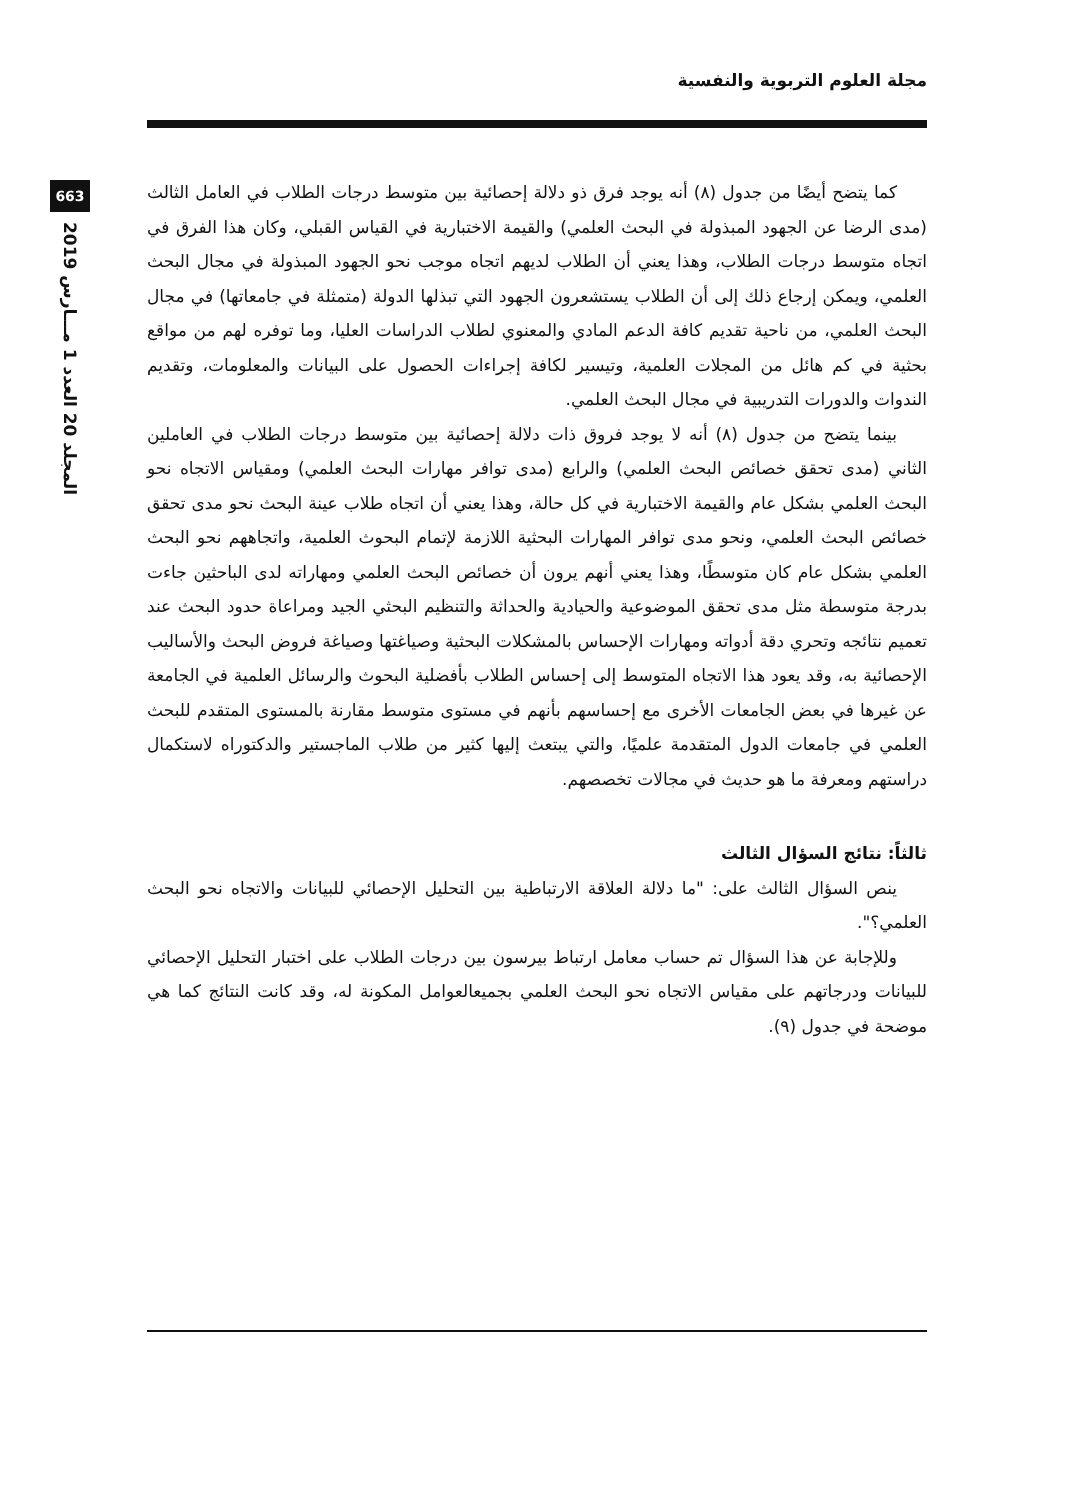مجلة العلوم التربوية والنفسية
663
المجلد 20 العدد 1 مـــارس 2019
كما يتضح أيضًا من جدول (٨) أنه يوجد فرق ذو دلالة إحصائية بين متوسط درجات الطلاب في العامل الثالث (مدى الرضا عن الجهود المبذولة في البحث العلمي) والقيمة الاختبارية في القياس القبلي، وكان هذا الفرق في اتجاه متوسط درجات الطلاب، وهذا يعني أن الطلاب لديهم اتجاه موجب نحو الجهود المبذولة في مجال البحث العلمي، ويمكن إرجاع ذلك إلى أن الطلاب يستشعرون الجهود التي تبذلها الدولة (متمثلة في جامعاتها) في مجال البحث العلمي، من ناحية تقديم كافة الدعم المادي والمعنوي لطلاب الدراسات العليا، وما توفره لهم من مواقع بحثية في كم هائل من المجلات العلمية، وتيسير لكافة إجراءات الحصول على البيانات والمعلومات، وتقديم الندوات والدورات التدريبية في مجال البحث العلمي.
بينما يتضح من جدول (٨) أنه لا يوجد فروق ذات دلالة إحصائية بين متوسط درجات الطلاب في العاملين الثاني (مدى تحقق خصائص البحث العلمي) والرابع (مدى توافر مهارات البحث العلمي) ومقياس الاتجاه نحو البحث العلمي بشكل عام والقيمة الاختبارية في كل حالة، وهذا يعني أن اتجاه طلاب عينة البحث نحو مدى تحقق خصائص البحث العلمي، ونحو مدى توافر المهارات البحثية اللازمة لإتمام البحوث العلمية، واتجاههم نحو البحث العلمي بشكل عام كان متوسطًا، وهذا يعني أنهم يرون أن خصائص البحث العلمي ومهاراته لدى الباحثين جاءت بدرجة متوسطة مثل مدى تحقق الموضوعية والحيادية والحداثة والتنظيم البحثي الجيد ومراعاة حدود البحث عند تعميم نتائجه وتحري دقة أدواته ومهارات الإحساس بالمشكلات البحثية وصياغتها وصياغة فروض البحث والأساليب الإحصائية به، وقد يعود هذا الاتجاه المتوسط إلى إحساس الطلاب بأفضلية البحوث والرسائل العلمية في الجامعة عن غيرها في بعض الجامعات الأخرى مع إحساسهم بأنهم في مستوى متوسط مقارنة بالمستوى المتقدم للبحث العلمي في جامعات الدول المتقدمة علميًا، والتي يبتعث إليها كثير من طلاب الماجستير والدكتوراه لاستكمال دراستهم ومعرفة ما هو حديث في مجالات تخصصهم.
ثالثاً: نتائج السؤال الثالث
ينص السؤال الثالث على: "ما دلالة العلاقة الارتباطية بين التحليل الإحصائي للبيانات والاتجاه نحو البحث العلمي؟".
وللإجابة عن هذا السؤال تم حساب معامل ارتباط بيرسون بين درجات الطلاب على اختبار التحليل الإحصائي للبيانات ودرجاتهم على مقياس الاتجاه نحو البحث العلمي بجميعالعوامل المكونة له، وقد كانت النتائج كما هي موضحة في جدول (٩).